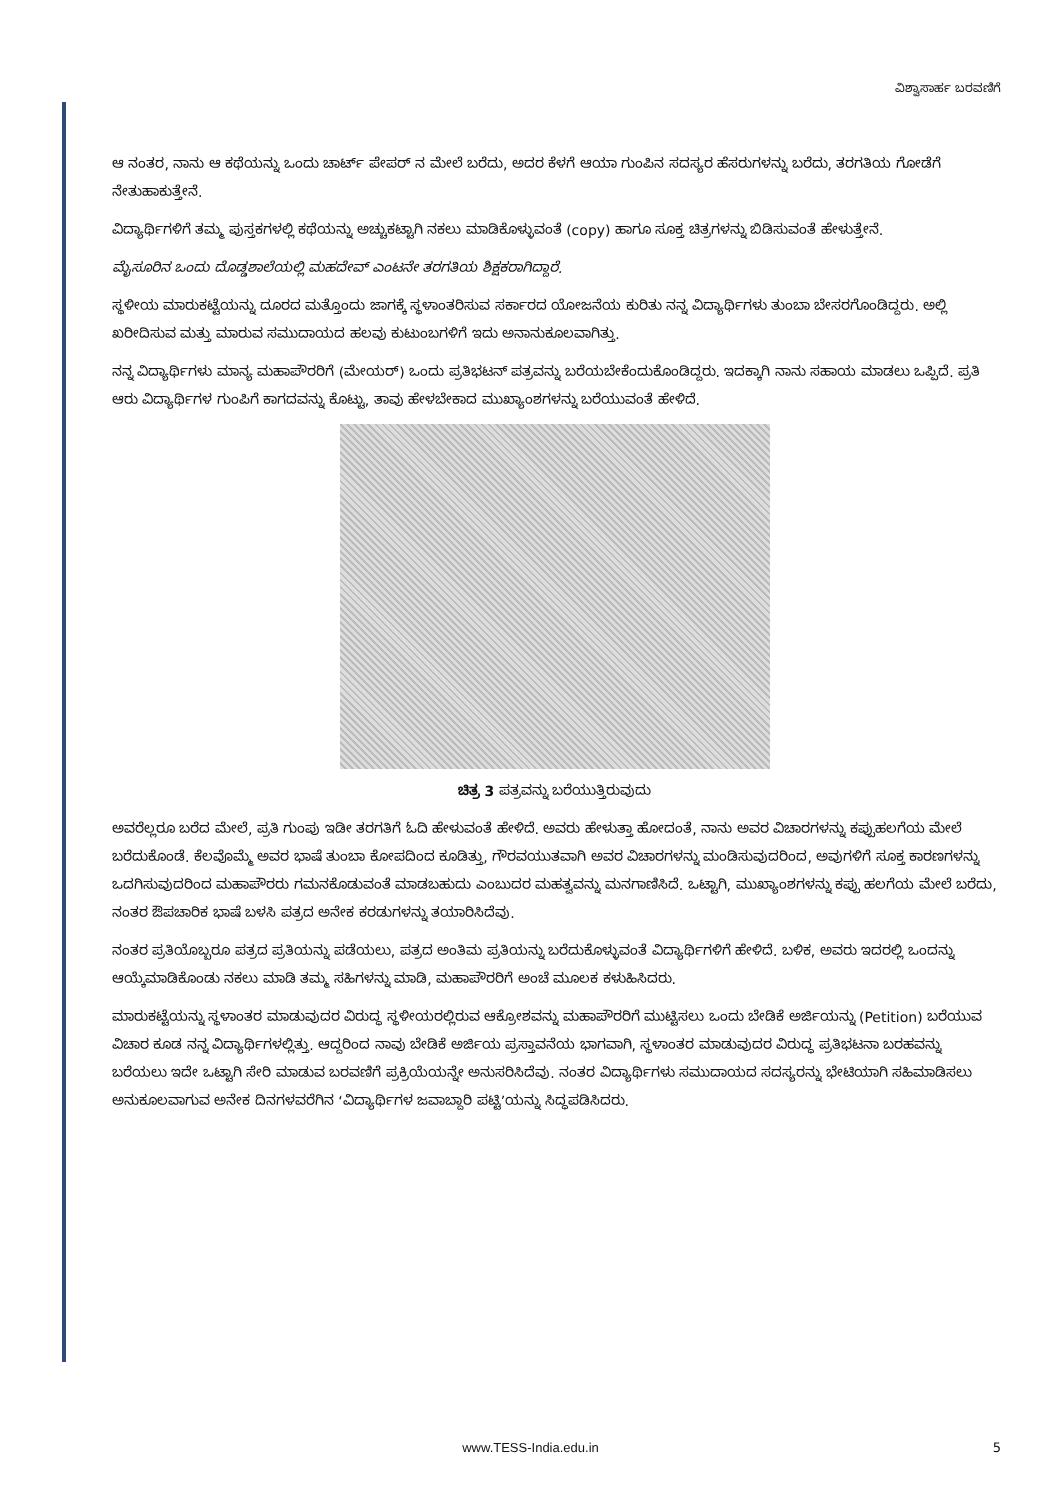ವಿಶ್ವಾಸಾರ್ಹ ಬರವಣಿಗೆ
ಆ ನಂತರ, ನಾನು ಆ ಕಥೆಯನ್ನು ಒಂದು ಚಾರ್ಟ್ ಪೇಪರ್ ನ ಮೇಲೆ ಬರೆದು, ಅದರ ಕೆಳಗೆ ಆಯಾ ಗುಂಪಿನ ಸದಸ್ಯರ ಹೆಸರುಗಳನ್ನು ಬರೆದು, ತರಗತಿಯ ಗೋಡೆಗೆ ನೇತುಹಾಕುತ್ತೇನೆ.
ವಿದ್ಯಾರ್ಥಿಗಳಿಗೆ ತಮ್ಮ ಪುಸ್ತಕಗಳಲ್ಲಿ ಕಥೆಯನ್ನು ಅಚ್ಚುಕಟ್ಟಾಗಿ ನಕಲು ಮಾಡಿಕೊಳ್ಳುವಂತೆ (copy) ಹಾಗೂ ಸೂಕ್ತ ಚಿತ್ರಗಳನ್ನು ಬಿಡಿಸುವಂತೆ ಹೇಳುತ್ತೇನೆ.
ಮೈಸೂರಿನ ಒಂದು ದೊಡ್ಡಶಾಲೆಯಲ್ಲಿ ಮಹದೇವ್ ಎಂಟನೇ ತರಗತಿಯ ಶಿಕ್ಷಕರಾಗಿದ್ದಾರೆ.
ಸ್ಥಳೀಯ ಮಾರುಕಟ್ಟೆಯನ್ನು ದೂರದ ಮತ್ತೊಂದು ಜಾಗಕ್ಕೆ ಸ್ಥಳಾಂತರಿಸುವ ಸರ್ಕಾರದ ಯೋಜನೆಯ ಕುರಿತು ನನ್ನ ವಿದ್ಯಾರ್ಥಿಗಳು ತುಂಬಾ ಬೇಸರಗೊಂಡಿದ್ದರು. ಅಲ್ಲಿ ಖರೀದಿಸುವ ಮತ್ತು ಮಾರುವ ಸಮುದಾಯದ ಹಲವು ಕುಟುಂಬಗಳಿಗೆ ಇದು ಅನಾನುಕೂಲವಾಗಿತ್ತು.
ನನ್ನ ವಿದ್ಯಾರ್ಥಿಗಳು ಮಾನ್ಯ ಮಹಾಪೌರರಿಗೆ (ಮೇಯರ್) ಒಂದು ಪ್ರತಿಭಟನ್ ಪತ್ರವನ್ನು ಬರೆಯಬೇಕೆಂದುಕೊಂಡಿದ್ದರು. ಇದಕ್ಕಾಗಿ ನಾನು ಸಹಾಯ ಮಾಡಲು ಒಪ್ಪಿದೆ. ಪ್ರತಿ ಆರು ವಿದ್ಯಾರ್ಥಿಗಳ ಗುಂಪಿಗೆ ಕಾಗದವನ್ನು ಕೊಟ್ಟು, ತಾವು ಹೇಳಬೇಕಾದ ಮುಖ್ಯಾಂಶಗಳನ್ನು ಬರೆಯುವಂತೆ ಹೇಳಿದೆ.
ಚಿತ್ರ 3 ಪತ್ರವನ್ನು ಬರೆಯುತ್ತಿರುವುದು
ಅವರೆಲ್ಲರೂ ಬರೆದ ಮೇಲೆ, ಪ್ರತಿ ಗುಂಪು ಇಡೀ ತರಗತಿಗೆ ಓದಿ ಹೇಳುವಂತೆ ಹೇಳಿದೆ. ಅವರು ಹೇಳುತ್ತಾ ಹೋದಂತೆ, ನಾನು ಅವರ ವಿಚಾರಗಳನ್ನು ಕಪ್ಪುಹಲಗೆಯ ಮೇಲೆ ಬರೆದುಕೊಂಡೆ. ಕೆಲವೊಮ್ಮೆ ಅವರ ಭಾಷೆ ತುಂಬಾ ಕೋಪದಿಂದ ಕೂಡಿತ್ತು, ಗೌರವಯುತವಾಗಿ ಅವರ ವಿಚಾರಗಳನ್ನು ಮಂಡಿಸುವುದರಿಂದ, ಅವುಗಳಿಗೆ ಸೂಕ್ತ ಕಾರಣಗಳನ್ನು ಒದಗಿಸುವುದರಿಂದ ಮಹಾಪೌರರು ಗಮನಕೊಡುವಂತೆ ಮಾಡಬಹುದು ಎಂಬುದರ ಮಹತ್ವವನ್ನು ಮನಗಾಣಿಸಿದೆ. ಒಟ್ಟಾಗಿ, ಮುಖ್ಯಾಂಶಗಳನ್ನು ಕಪ್ಪು ಹಲಗೆಯ ಮೇಲೆ ಬರೆದು, ನಂತರ ಔಪಚಾರಿಕ ಭಾಷೆ ಬಳಸಿ ಪತ್ರದ ಅನೇಕ ಕರಡುಗಳನ್ನು ತಯಾರಿಸಿದೆವು.
ನಂತರ ಪ್ರತಿಯೊಬ್ಬರೂ ಪತ್ರದ ಪ್ರತಿಯನ್ನು ಪಡೆಯಲು, ಪತ್ರದ ಅಂತಿಮ ಪ್ರತಿಯನ್ನು ಬರೆದುಕೊಳ್ಳುವಂತೆ ವಿದ್ಯಾರ್ಥಿಗಳಿಗೆ ಹೇಳಿದೆ. ಬಳಿಕ, ಅವರು ಇದರಲ್ಲಿ ಒಂದನ್ನು ಆಯ್ಕೆಮಾಡಿಕೊಂಡು ನಕಲು ಮಾಡಿ ತಮ್ಮ ಸಹಿಗಳನ್ನು ಮಾಡಿ, ಮಹಾಪೌರರಿಗೆ ಅಂಚೆ ಮೂಲಕ ಕಳುಹಿಸಿದರು.
ಮಾರುಕಟ್ಟೆಯನ್ನು ಸ್ಥಳಾಂತರ ಮಾಡುವುದರ ವಿರುದ್ಧ ಸ್ಥಳೀಯರಲ್ಲಿರುವ ಆಕ್ರೋಶವನ್ನು ಮಹಾಪೌರರಿಗೆ ಮುಟ್ಟಿಸಲು ಒಂದು ಬೇಡಿಕೆ ಅರ್ಜಿಯನ್ನು (Petition) ಬರೆಯುವ ವಿಚಾರ ಕೂಡ ನನ್ನ ವಿದ್ಯಾರ್ಥಿಗಳಲ್ಲಿತ್ತು. ಆದ್ದರಿಂದ ನಾವು ಬೇಡಿಕೆ ಅರ್ಜಿಯ ಪ್ರಸ್ತಾವನೆಯ ಭಾಗವಾಗಿ, ಸ್ಥಳಾಂತರ ಮಾಡುವುದರ ವಿರುದ್ಧ ಪ್ರತಿಭಟನಾ ಬರಹವನ್ನು ಬರೆಯಲು ಇದೇ ಒಟ್ಟಾಗಿ ಸೇರಿ ಮಾಡುವ ಬರವಣಿಗೆ ಪ್ರಕ್ರಿಯೆಯನ್ನೇ ಅನುಸರಿಸಿದೆವು. ನಂತರ ವಿದ್ಯಾರ್ಥಿಗಳು ಸಮುದಾಯದ ಸದಸ್ಯರನ್ನು ಭೇಟಿಯಾಗಿ ಸಹಿಮಾಡಿಸಲು ಅನುಕೂಲವಾಗುವ ಅನೇಕ ದಿನಗಳವರೆಗಿನ ‘ವಿದ್ಯಾರ್ಥಿಗಳ ಜವಾಬ್ದಾರಿ ಪಟ್ಟಿ’ಯನ್ನು ಸಿದ್ಧಪಡಿಸಿದರು.
www.TESS-India.edu.in 5